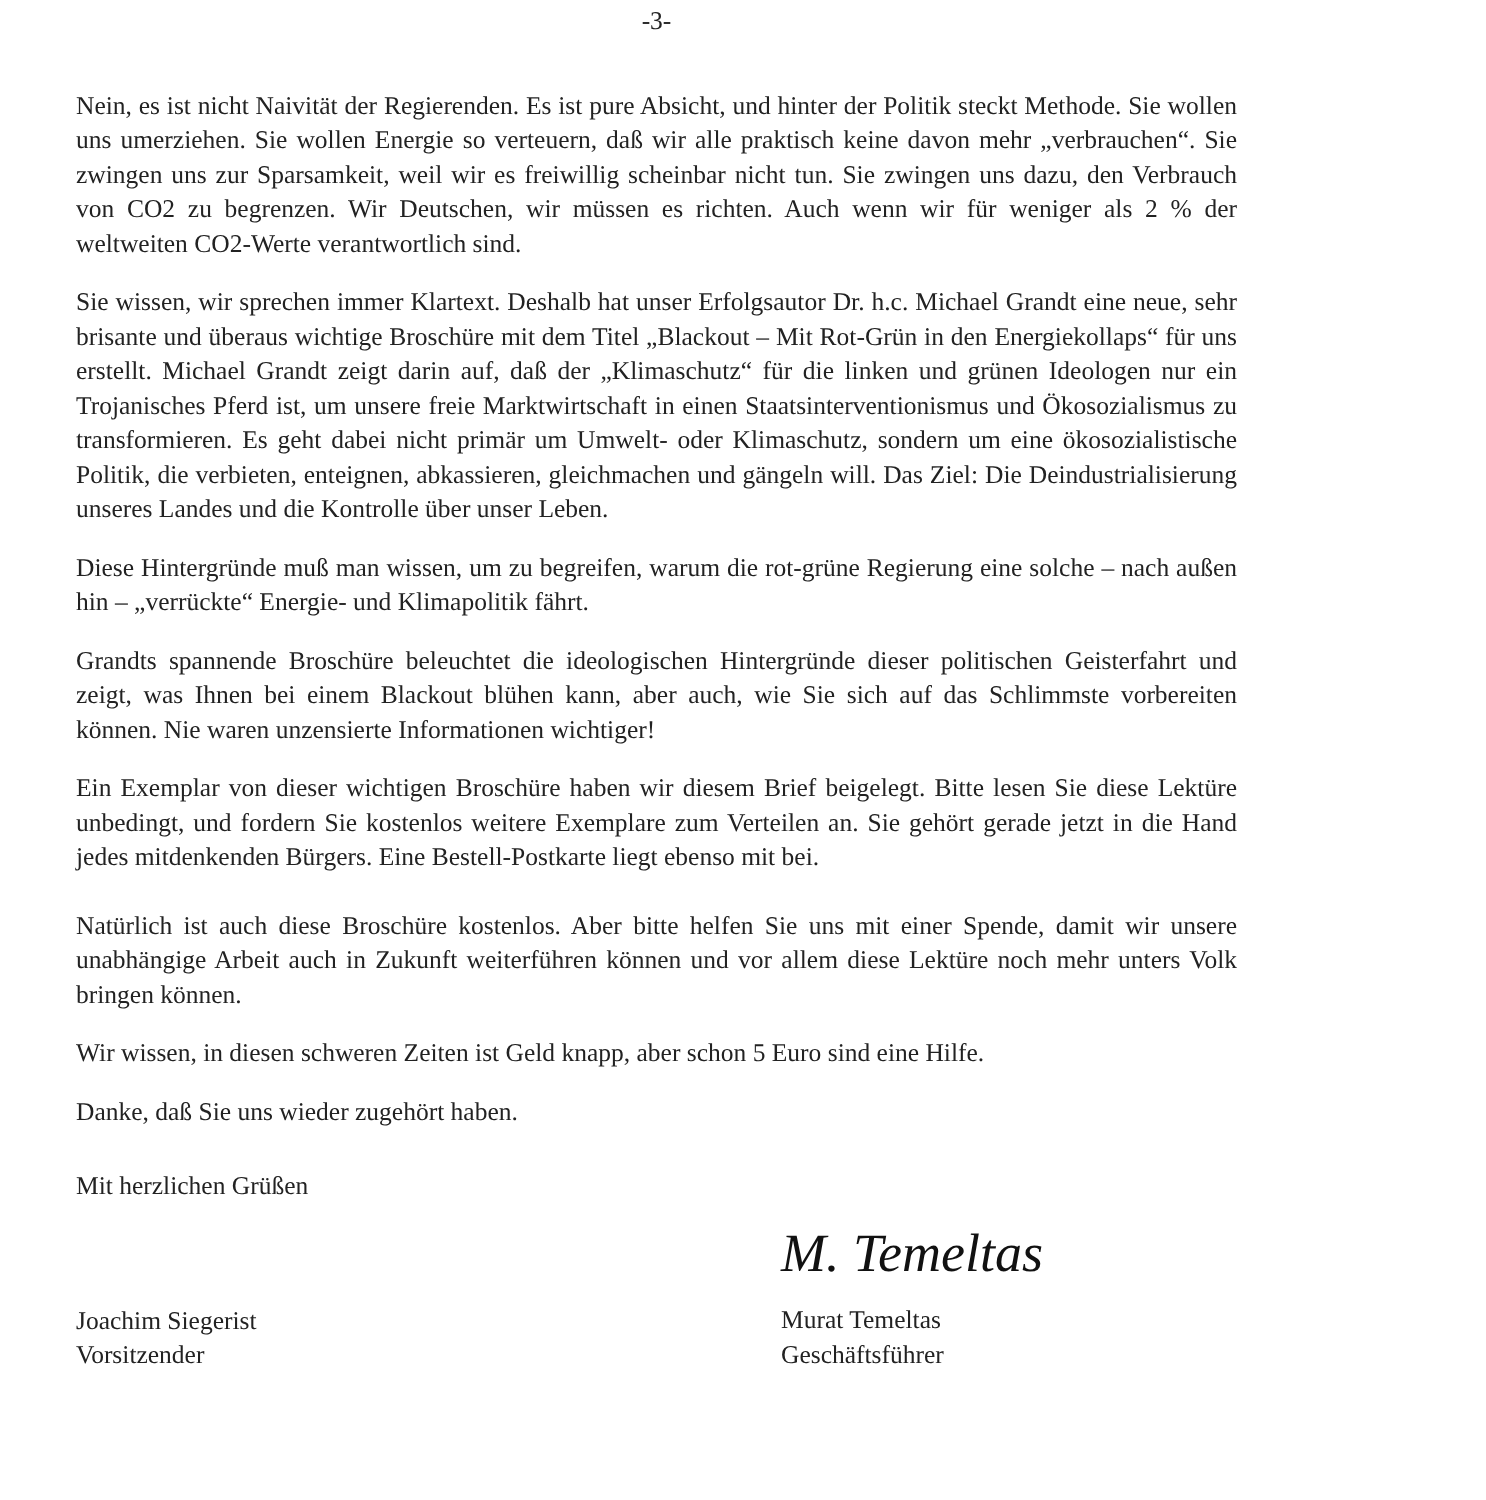-3-
Nein, es ist nicht Naivität der Regierenden. Es ist pure Absicht, und hinter der Politik steckt Methode. Sie wollen uns umerziehen. Sie wollen Energie so verteuern, daß wir alle praktisch keine davon mehr „verbrauchen“. Sie zwingen uns zur Sparsamkeit, weil wir es freiwillig scheinbar nicht tun. Sie zwingen uns dazu, den Verbrauch von CO2 zu begrenzen. Wir Deutschen, wir müssen es richten. Auch wenn wir für weniger als 2 % der weltweiten CO2-Werte verantwortlich sind.
Sie wissen, wir sprechen immer Klartext. Deshalb hat unser Erfolgsautor Dr. h.c. Michael Grandt eine neue, sehr brisante und überaus wichtige Broschüre mit dem Titel „Blackout – Mit Rot-Grün in den Energiekollaps“ für uns erstellt. Michael Grandt zeigt darin auf, daß der „Klimaschutz“ für die linken und grünen Ideologen nur ein Trojanisches Pferd ist, um unsere freie Marktwirtschaft in einen Staatsinterventionismus und Ökosozialismus zu transformieren. Es geht dabei nicht primär um Umwelt- oder Klimaschutz, sondern um eine ökosozialistische Politik, die verbieten, enteignen, abkassieren, gleichmachen und gängeln will. Das Ziel: Die Deindustrialisierung unseres Landes und die Kontrolle über unser Leben.
Diese Hintergründe muß man wissen, um zu begreifen, warum die rot-grüne Regierung eine solche – nach außen hin – „verrückte“ Energie- und Klimapolitik fährt.
Grandts spannende Broschüre beleuchtet die ideologischen Hintergründe dieser politischen Geisterfahrt und zeigt, was Ihnen bei einem Blackout blühen kann, aber auch, wie Sie sich auf das Schlimmste vorbereiten können. Nie waren unzensierte Informationen wichtiger!
Ein Exemplar von dieser wichtigen Broschüre haben wir diesem Brief beigelegt. Bitte lesen Sie diese Lektüre unbedingt, und fordern Sie kostenlos weitere Exemplare zum Verteilen an. Sie gehört gerade jetzt in die Hand jedes mitdenkenden Bürgers. Eine Bestell-Postkarte liegt ebenso mit bei.
Natürlich ist auch diese Broschüre kostenlos. Aber bitte helfen Sie uns mit einer Spende, damit wir unsere unabhängige Arbeit auch in Zukunft weiterführen können und vor allem diese Lektüre noch mehr unters Volk bringen können.
Wir wissen, in diesen schweren Zeiten ist Geld knapp, aber schon 5 Euro sind eine Hilfe.
Danke, daß Sie uns wieder zugehört haben.
Mit herzlichen Grüßen
Joachim Siegerist
Vorsitzender
M. Temeltas
Murat Temeltas
Geschäftsführer